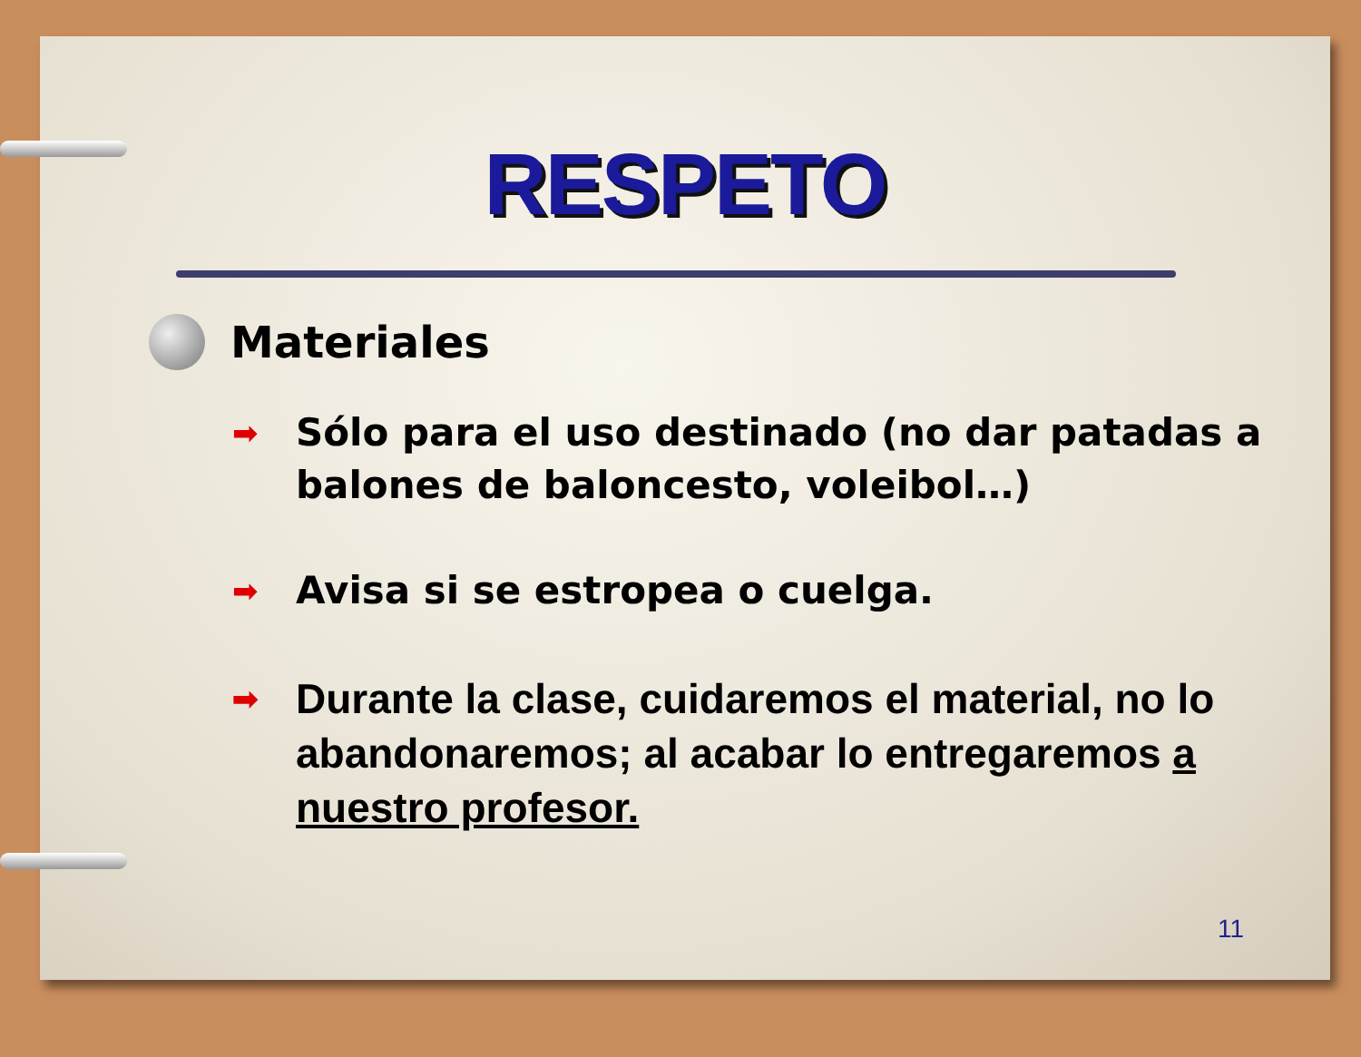RESPETO
Materiales
➡ Sólo para el uso destinado (no dar patadas a balones de baloncesto, voleibol…)
➡ Avisa si se estropea o cuelga.
➡ Durante la clase, cuidaremos el material, no lo abandonaremos; al acabar lo entregaremos a nuestro profesor.
11